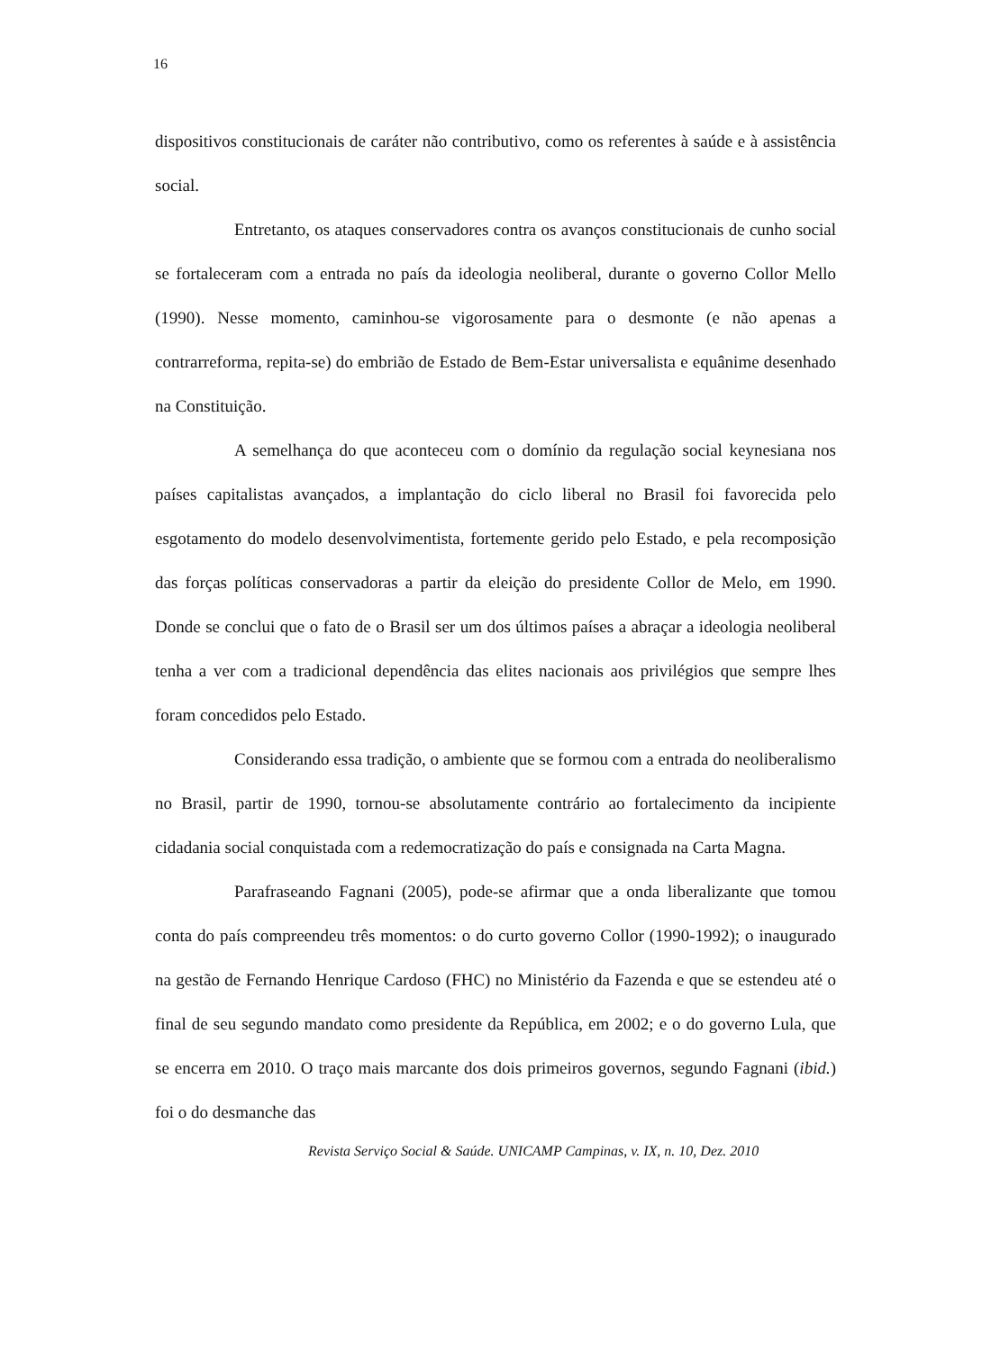16
dispositivos constitucionais de caráter não contributivo, como os referentes à saúde e à assistência social.
Entretanto, os ataques conservadores contra os avanços constitucionais de cunho social se fortaleceram com a entrada no país da ideologia neoliberal, durante o governo Collor Mello (1990). Nesse momento, caminhou-se vigorosamente para o desmonte (e não apenas a contrarreforma, repita-se) do embrião de Estado de Bem-Estar universalista e equânime desenhado na Constituição.
A semelhança do que aconteceu com o domínio da regulação social keynesiana nos países capitalistas avançados, a implantação do ciclo liberal no Brasil foi favorecida pelo esgotamento do modelo desenvolvimentista, fortemente gerido pelo Estado, e pela recomposição das forças políticas conservadoras a partir da eleição do presidente Collor de Melo, em 1990. Donde se conclui que o fato de o Brasil ser um dos últimos países a abraçar a ideologia neoliberal tenha a ver com a tradicional dependência das elites nacionais aos privilégios que sempre lhes foram concedidos pelo Estado.
Considerando essa tradição, o ambiente que se formou com a entrada do neoliberalismo no Brasil, partir de 1990, tornou-se absolutamente contrário ao fortalecimento da incipiente cidadania social conquistada com a redemocratização do país e consignada na Carta Magna.
Parafraseando Fagnani (2005), pode-se afirmar que a onda liberalizante que tomou conta do país compreendeu três momentos: o do curto governo Collor (1990-1992); o inaugurado na gestão de Fernando Henrique Cardoso (FHC) no Ministério da Fazenda e que se estendeu até o final de seu segundo mandato como presidente da República, em 2002; e o do governo Lula, que se encerra em 2010. O traço mais marcante dos dois primeiros governos, segundo Fagnani (ibid.) foi o do desmanche das
Revista Serviço Social & Saúde. UNICAMP Campinas, v. IX, n. 10, Dez. 2010